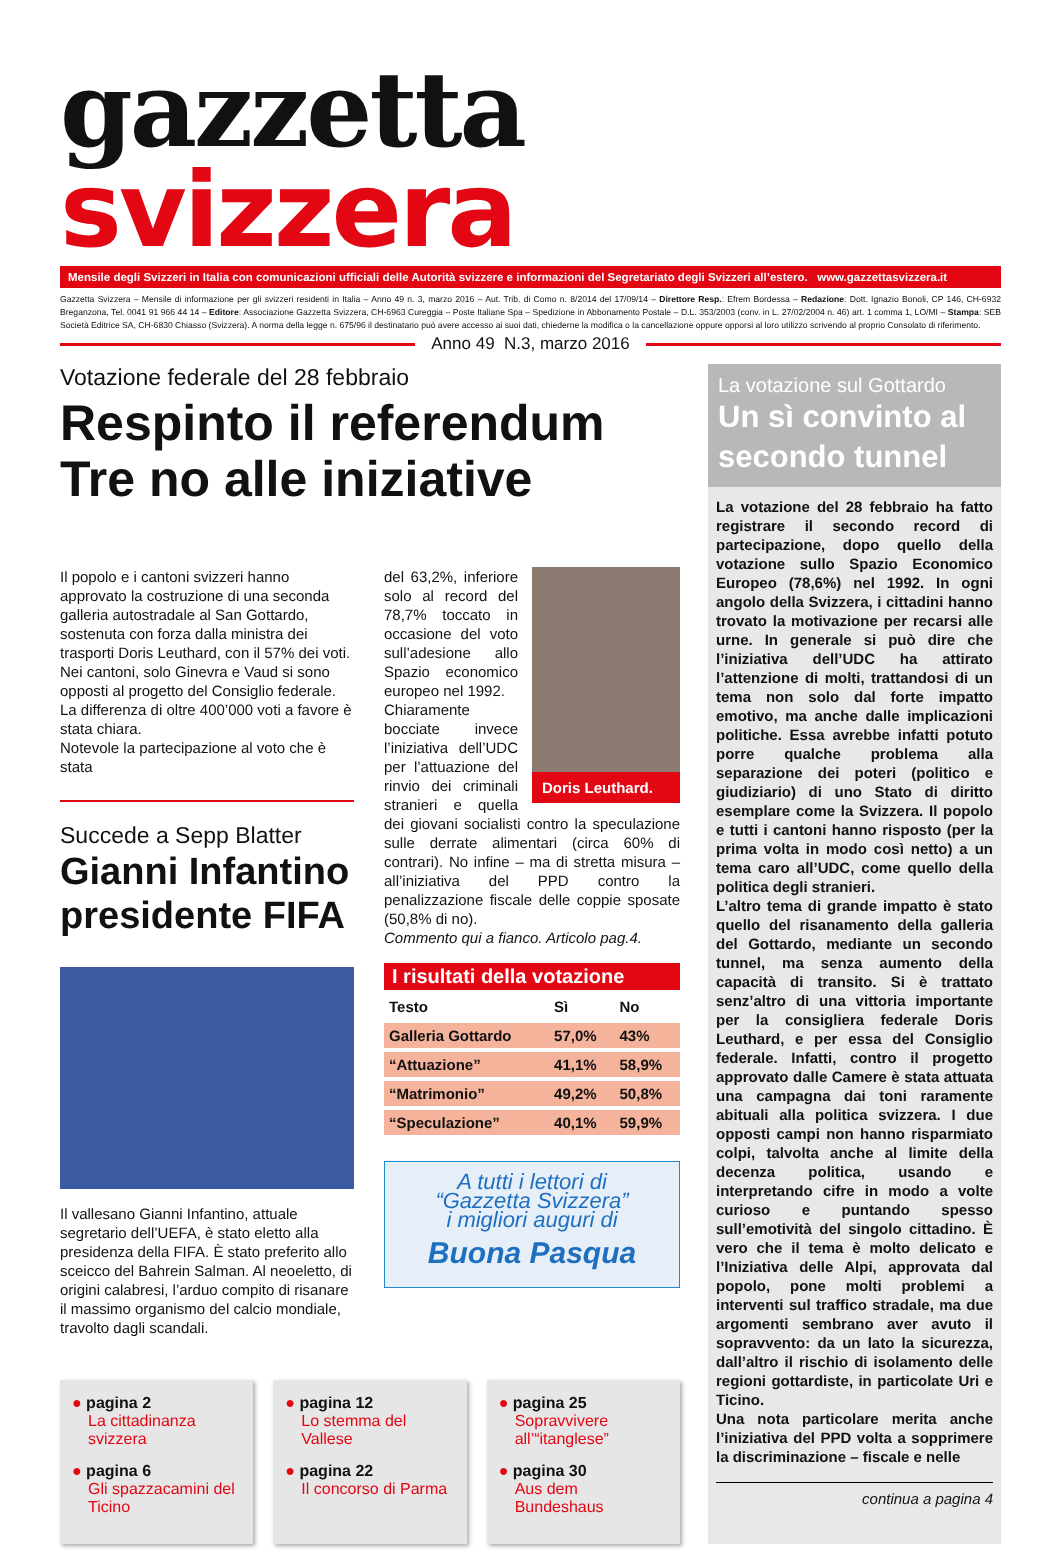gazzetta svizzera
Mensile degli Svizzeri in Italia con comunicazioni ufficiali delle Autorità svizzere e informazioni del Segretariato degli Svizzeri all’estero. www.gazzettasvizzera.it
Gazzetta Svizzera – Mensile di informazione per gli svizzeri residenti in Italia – Anno 49 n. 3, marzo 2016 – Aut. Trib. di Como n. 8/2014 del 17/09/14 – Direttore Resp.: Efrem Bordessa – Redazione: Dott. Ignazio Bonoli, CP 146, CH-6932 Breganzona, Tel. 0041 91 966 44 14 – Editore: Associazione Gazzetta Svizzera, CH-6963 Cureggia – Poste Italiane Spa – Spedizione in Abbonamento Postale – D.L. 353/2003 (conv. in L. 27/02/2004 n. 46) art. 1 comma 1, LO/MI – Stampa: SEB Società Editrice SA, CH-6830 Chiasso (Svizzera). A norma della legge n. 675/96 il destinatario può avere accesso ai suoi dati, chiederne la modifica o la cancellazione oppure opporsi al loro utilizzo scrivendo al proprio Consolato di riferimento.
Anno 49 N.3, marzo 2016
Votazione federale del 28 febbraio
Respinto il referendum
Tre no alle iniziative
Il popolo e i cantoni svizzeri hanno approvato la costruzione di una seconda galleria autostradale al San Gottardo, sostenuta con forza dalla ministra dei trasporti Doris Leuthard, con il 57% dei voti. Nei cantoni, solo Ginevra e Vaud si sono opposti al progetto del Consiglio federale. La differenza di oltre 400’000 voti a favore è stata chiara.
Notevole la partecipazione al voto che è stata
Succede a Sepp Blatter
Gianni Infantino presidente FIFA
Il vallesano Gianni Infantino, attuale segretario dell’UEFA, è stato eletto alla presidenza della FIFA. È stato preferito allo sceicco del Bahrein Salman. Al neoeletto, di origini calabresi, l’arduo compito di risanare il massimo organismo del calcio mondiale, travolto dagli scandali.
Doris Leuthard.
del 63,2%, inferiore solo al record del 78,7% toccato in occasione del voto sull’adesione allo Spazio economico europeo nel 1992.
Chiaramente bocciate invece l’iniziativa dell’UDC per l’attuazione del rinvio dei criminali stranieri e quella dei giovani socialisti contro la speculazione sulle derrate alimentari (circa 60% di contrari). No infine – ma di stretta misura – all’iniziativa del PPD contro la penalizzazione fiscale delle coppie sposate (50,8% di no).
Commento qui a fianco. Articolo pag.4.
I risultati della votazione
| Testo | Sì | No |
| --- | --- | --- |
| Galleria Gottardo | 57,0% | 43% |
| “Attuazione” | 41,1% | 58,9% |
| “Matrimonio” | 49,2% | 50,8% |
| “Speculazione” | 40,1% | 59,9% |
A tutti i lettori di
“Gazzetta Svizzera”
i migliori auguri di
Buona Pasqua
● pagina 2
La cittadinanza svizzera
● pagina 6
Gli spazzacamini del Ticino
● pagina 12
Lo stemma del Vallese
● pagina 22
Il concorso di Parma
● pagina 25
Sopravvivere all’“itanglese”
● pagina 30
Aus dem Bundeshaus
La votazione sul Gottardo
Un sì convinto al secondo tunnel
La votazione del 28 febbraio ha fatto registrare il secondo record di partecipazione, dopo quello della votazione sullo Spazio Economico Europeo (78,6%) nel 1992. In ogni angolo della Svizzera, i cittadini hanno trovato la motivazione per recarsi alle urne. In generale si può dire che l’iniziativa dell’UDC ha attirato l’attenzione di molti, trattandosi di un tema non solo dal forte impatto emotivo, ma anche dalle implicazioni politiche. Essa avrebbe infatti potuto porre qualche problema alla separazione dei poteri (politico e giudiziario) di uno Stato di diritto esemplare come la Svizzera. Il popolo e tutti i cantoni hanno risposto (per la prima volta in modo così netto) a un tema caro all’UDC, come quello della politica degli stranieri.
L’altro tema di grande impatto è stato quello del risanamento della galleria del Gottardo, mediante un secondo tunnel, ma senza aumento della capacità di transito. Si è trattato senz’altro di una vittoria importante per la consigliera federale Doris Leuthard, e per essa del Consiglio federale. Infatti, contro il progetto approvato dalle Camere è stata attuata una campagna dai toni raramente abituali alla politica svizzera. I due opposti campi non hanno risparmiato colpi, talvolta anche al limite della decenza politica, usando e interpretando cifre in modo a volte curioso e puntando spesso sull’emotività del singolo cittadino. È vero che il tema è molto delicato e l’Iniziativa delle Alpi, approvata dal popolo, pone molti problemi a interventi sul traffico stradale, ma due argomenti sembrano aver avuto il sopravvento: da un lato la sicurezza, dall’altro il rischio di isolamento delle regioni gottardiste, in particolate Uri e Ticino.
Una nota particolare merita anche l’iniziativa del PPD volta a sopprimere la discriminazione – fiscale e nelle
continua a pagina 4